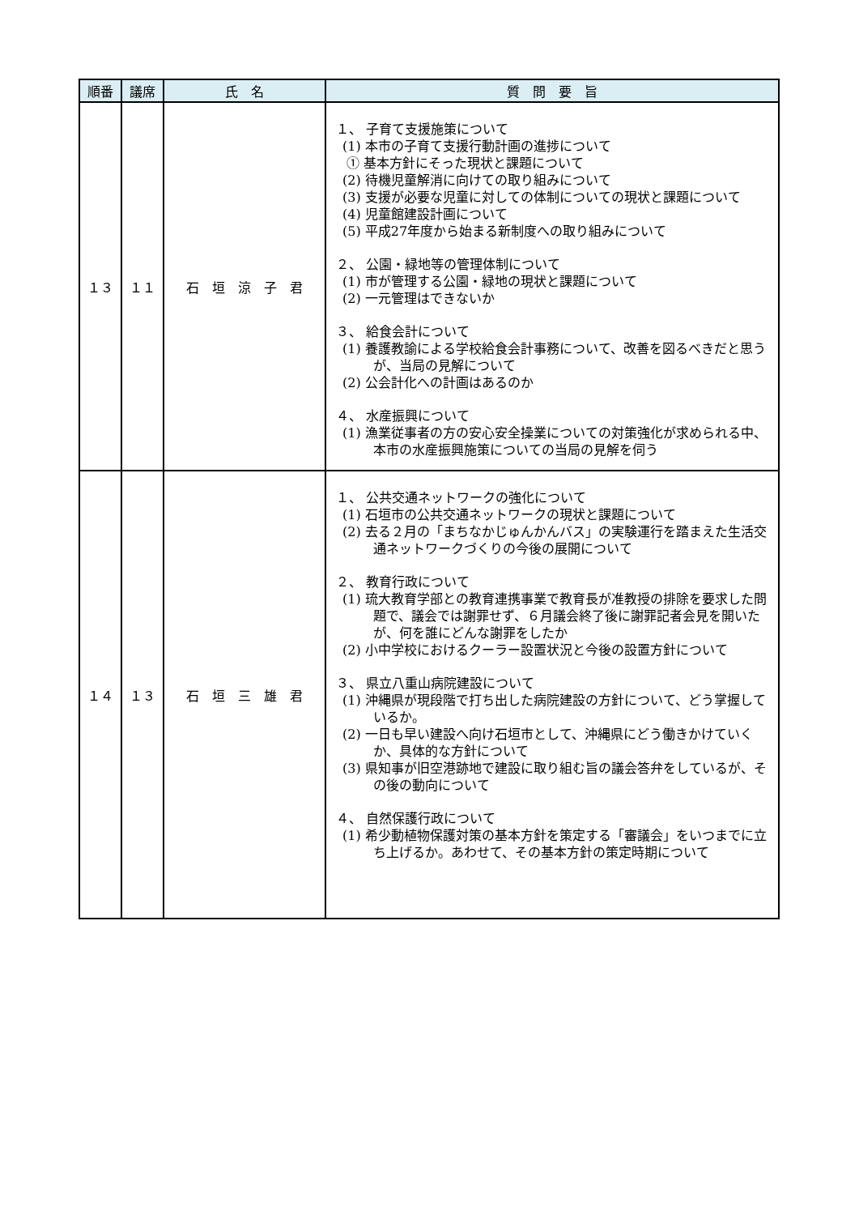| 順番 | 議席 | 氏 名 | 質 問 要 旨 |
| --- | --- | --- | --- |
| １３ | １１ | 石 垣 涼 子 君 | １、 子育て支援施策について (1) 本市の子育て支援行動計画の進捗について ① 基本方針にそった現状と課題について (2) 待機児童解消に向けての取り組みについて (3) 支援が必要な児童に対しての体制についての現状と課題について (4) 児童館建設計画について (5) 平成27年度から始まる新制度への取り組みについて ２、 公園・緑地等の管理体制について (1) 市が管理する公園・緑地の現状と課題について (2) 一元管理はできないか ３、 給食会計について (1) 養護教諭による学校給食会計事務について、改善を図るべきだと思うが、当局の見解について (2) 公会計化への計画はあるのか ４、 水産振興について (1) 漁業従事者の方の安心安全操業についての対策強化が求められる中、本市の水産振興施策についての当局の見解を伺う |
| １４ | １３ | 石 垣 三 雄 君 | １、 公共交通ネットワークの強化について (1) 石垣市の公共交通ネットワークの現状と課題について (2) 去る２月の「まちなかじゅんかんバス」の実験運行を踏まえた生活交通ネットワークづくりの今後の展開について ２、 教育行政について (1) 琉大教育学部との教育連携事業で教育長が准教授の排除を要求した問題で、議会では謝罪せず、６月議会終了後に謝罪記者会見を開いたが、何を誰にどんな謝罪をしたか (2) 小中学校におけるクーラー設置状況と今後の設置方針について ３、 県立八重山病院建設について (1) 沖縄県が現段階で打ち出した病院建設の方針について、どう掌握しているか。 (2) 一日も早い建設へ向け石垣市として、沖縄県にどう働きかけていくか、具体的な方針について (3) 県知事が旧空港跡地で建設に取り組む旨の議会答弁をしているが、その後の動向について ４、 自然保護行政について (1) 希少動植物保護対策の基本方針を策定する「審議会」をいつまでに立ち上げるか。あわせて、その基本方針の策定時期について |